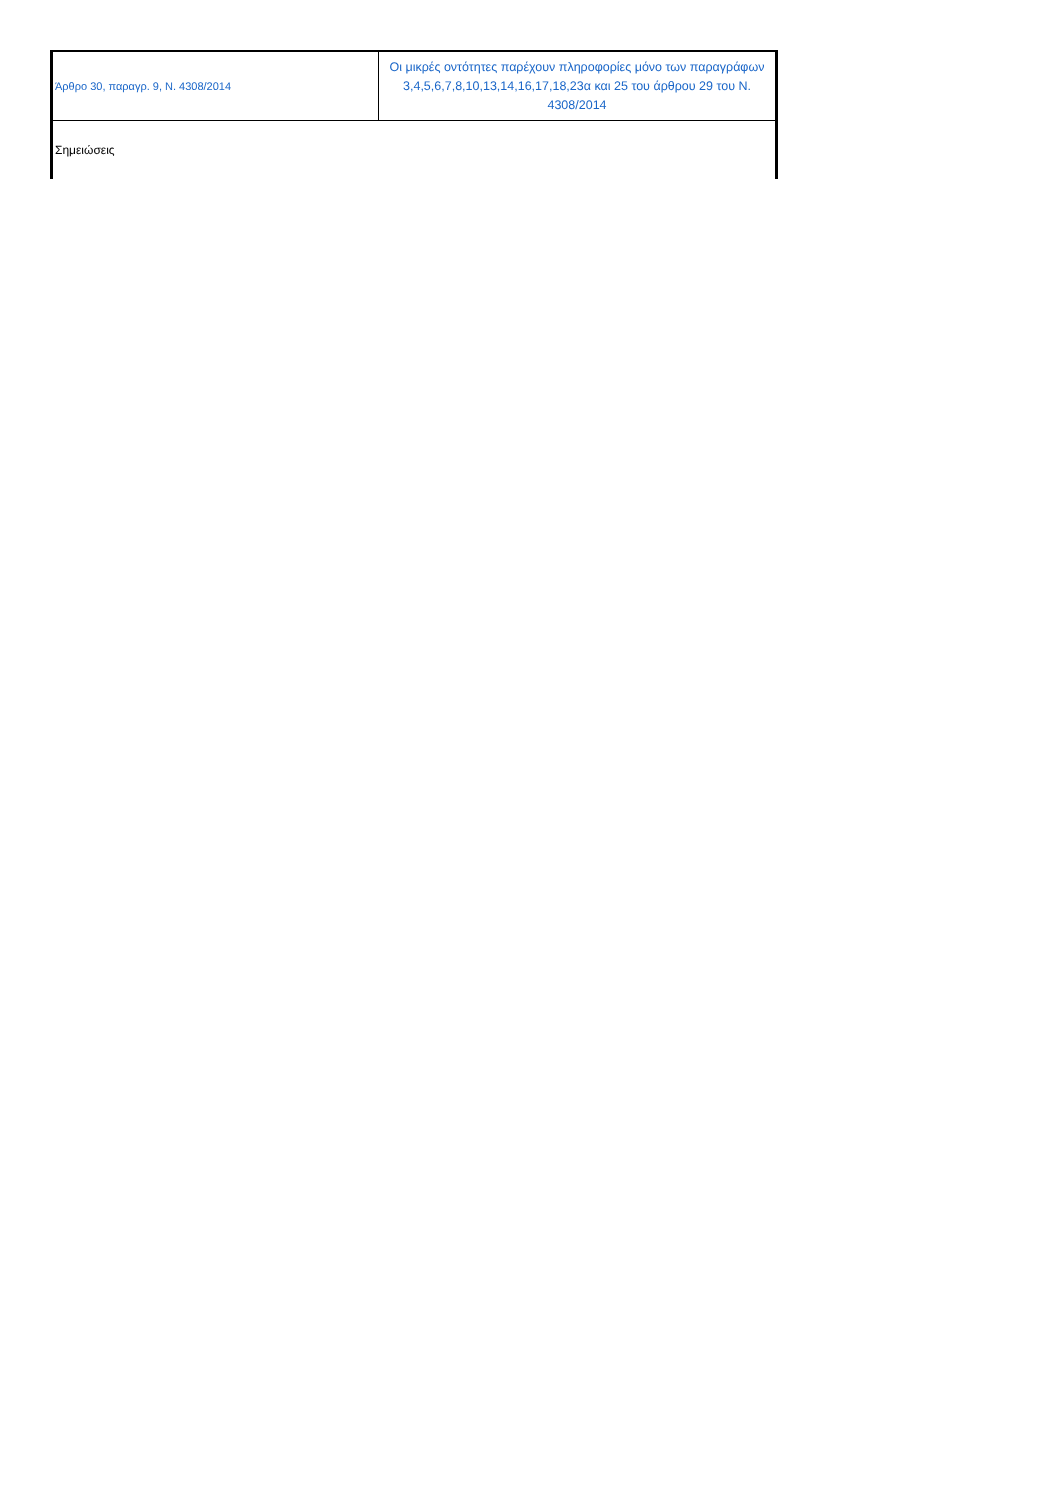| Άρθρο 30, παραγρ. 9, Ν. 4308/2014 | Οι μικρές οντότητες παρέχουν πληροφορίες μόνο των παραγράφων 3,4,5,6,7,8,10,13,14,16,17,18,23α και 25 του άρθρου 29 του Ν. 4308/2014 |
| Σημειώσεις | |